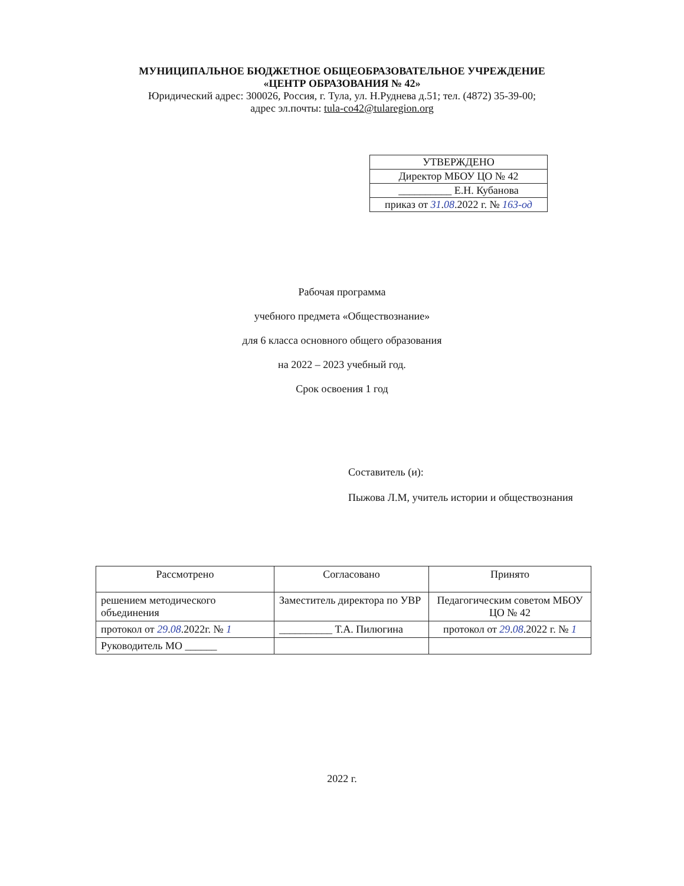МУНИЦИПАЛЬНОЕ БЮДЖЕТНОЕ ОБЩЕОБРАЗОВАТЕЛЬНОЕ УЧРЕЖДЕНИЕ
«ЦЕНТР ОБРАЗОВАНИЯ № 42»
Юридический адрес: 300026, Россия, г. Тула, ул. Н.Руднева д.51; тел. (4872) 35-39-00;
адрес эл.почты: tula-co42@tularegion.org
| УТВЕРЖДЕНО |
| Директор МБОУ ЦО № 42 |
| __________ Е.Н. Кубанова |
| приказ от 31 . 08 .2022 г. № 163-од |
Рабочая программа
учебного предмета «Обществознание»
для 6 класса основного общего образования
на 2022 – 2023 учебный год.
Срок освоения 1 год
Составитель (и):
Пыжова Л.М, учитель истории и обществознания
| Рассмотрено | Согласовано | Принято |
| решением методического объединения | Заместитель директора по УВР | Педагогическим советом МБОУ ЦО № 42 |
| протокол от 29 . 08 .2022г. № 1 | __________ Т.А. Пилюгина | протокол от 29 . 08 .2022 г. № 1 |
| Руководитель МО ______ | | |
2022 г.